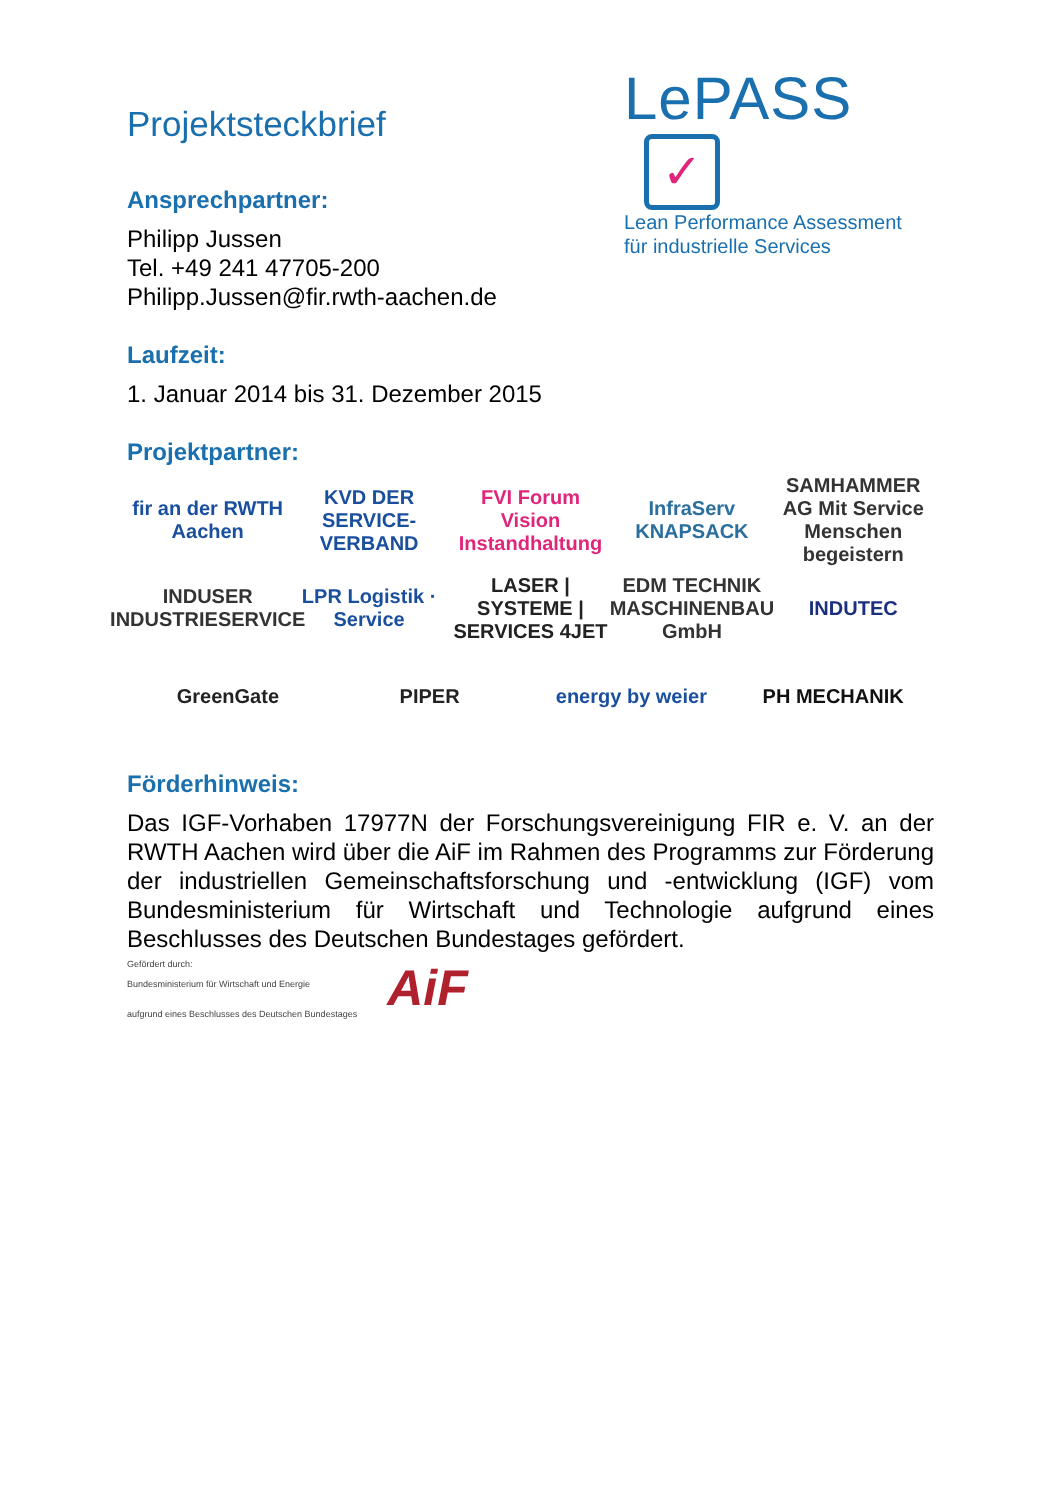Projektsteckbrief
Ansprechpartner:
Philipp Jussen
Tel. +49 241 47705-200
Philipp.Jussen@fir.rwth-aachen.de
LePASS ✓
Lean Performance Assessment
für industrielle Services
Laufzeit:
1. Januar 2014 bis 31. Dezember 2015
Projektpartner:
fir an der RWTH Aachen
KVD DER SERVICE-VERBAND
FVI Forum Vision Instandhaltung
InfraServ KNAPSACK
SAMHAMMER AG Mit Service Menschen begeistern
INDUSER INDUSTRIESERVICE
LPR Logistik · Service
LASER | SYSTEME | SERVICES 4JET
EDM TECHNIK MASCHINENBAU GmbH
INDUTEC
GreenGate
PIPER
energy by weier
PH MECHANIK
Förderhinweis:
Das IGF-Vorhaben 17977N der Forschungsvereinigung FIR e. V. an der RWTH Aachen wird über die AiF im Rahmen des Programms zur Förderung der industriellen Gemeinschaftsforschung und -entwicklung (IGF) vom Bundesministerium für Wirtschaft und Technologie aufgrund eines Beschlusses des Deutschen Bundestages gefördert.
Gefördert durch:
Bundesministerium für Wirtschaft und Energie
aufgrund eines Beschlusses des Deutschen Bundestages
AiF